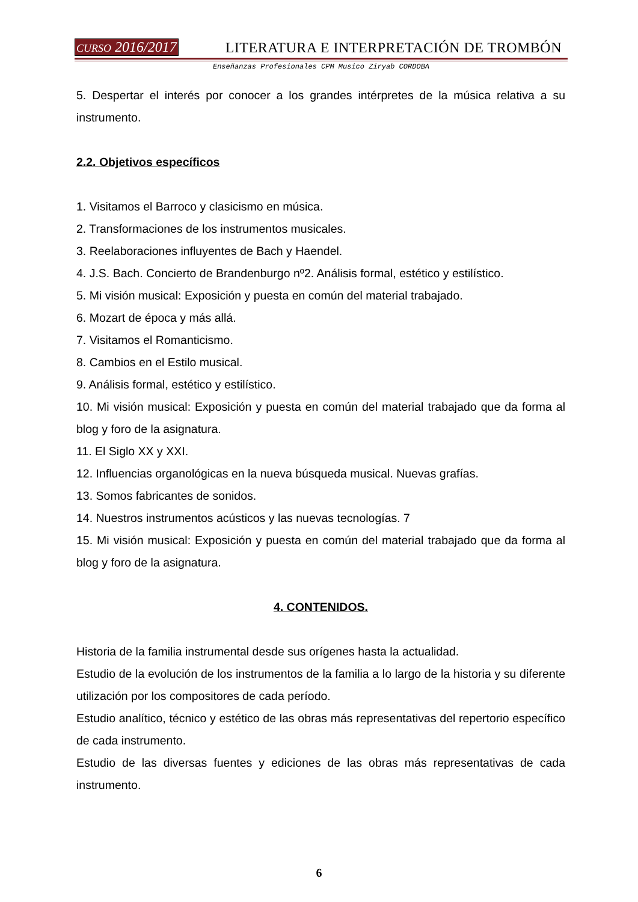CURSO 2016/2017 LITERATURA E INTERPRETACIÓN DE TROMBÓN
Enseñanzas Profesionales CPM Musico Ziryab CORDOBA
5. Despertar el interés por conocer a los grandes intérpretes de la música relativa a su instrumento.
2.2. Objetivos específicos
1. Visitamos el Barroco y clasicismo en música.
2. Transformaciones de los instrumentos musicales.
3. Reelaboraciones influyentes de Bach y Haendel.
4. J.S. Bach. Concierto de Brandenburgo nº2. Análisis formal, estético y estilístico.
5. Mi visión musical: Exposición y puesta en común del material trabajado.
6. Mozart de época y más allá.
7. Visitamos el Romanticismo.
8. Cambios en el Estilo musical.
9. Análisis formal, estético y estilístico.
10. Mi visión musical: Exposición y puesta en común del material trabajado que da forma al blog y foro de la asignatura.
11. El Siglo XX y XXI.
12. Influencias organológicas en la nueva búsqueda musical. Nuevas grafías.
13. Somos fabricantes de sonidos.
14. Nuestros instrumentos acústicos y las nuevas tecnologías. 7
15. Mi visión musical: Exposición y puesta en común del material trabajado que da forma al blog y foro de la asignatura.
4. CONTENIDOS.
Historia de la familia instrumental desde sus orígenes hasta la actualidad.
Estudio de la evolución de los instrumentos de la familia a lo largo de la historia y su diferente utilización por los compositores de cada período.
Estudio analítico, técnico y estético de las obras más representativas del repertorio específico de cada instrumento.
Estudio de las diversas fuentes y ediciones de las obras más representativas de cada instrumento.
6